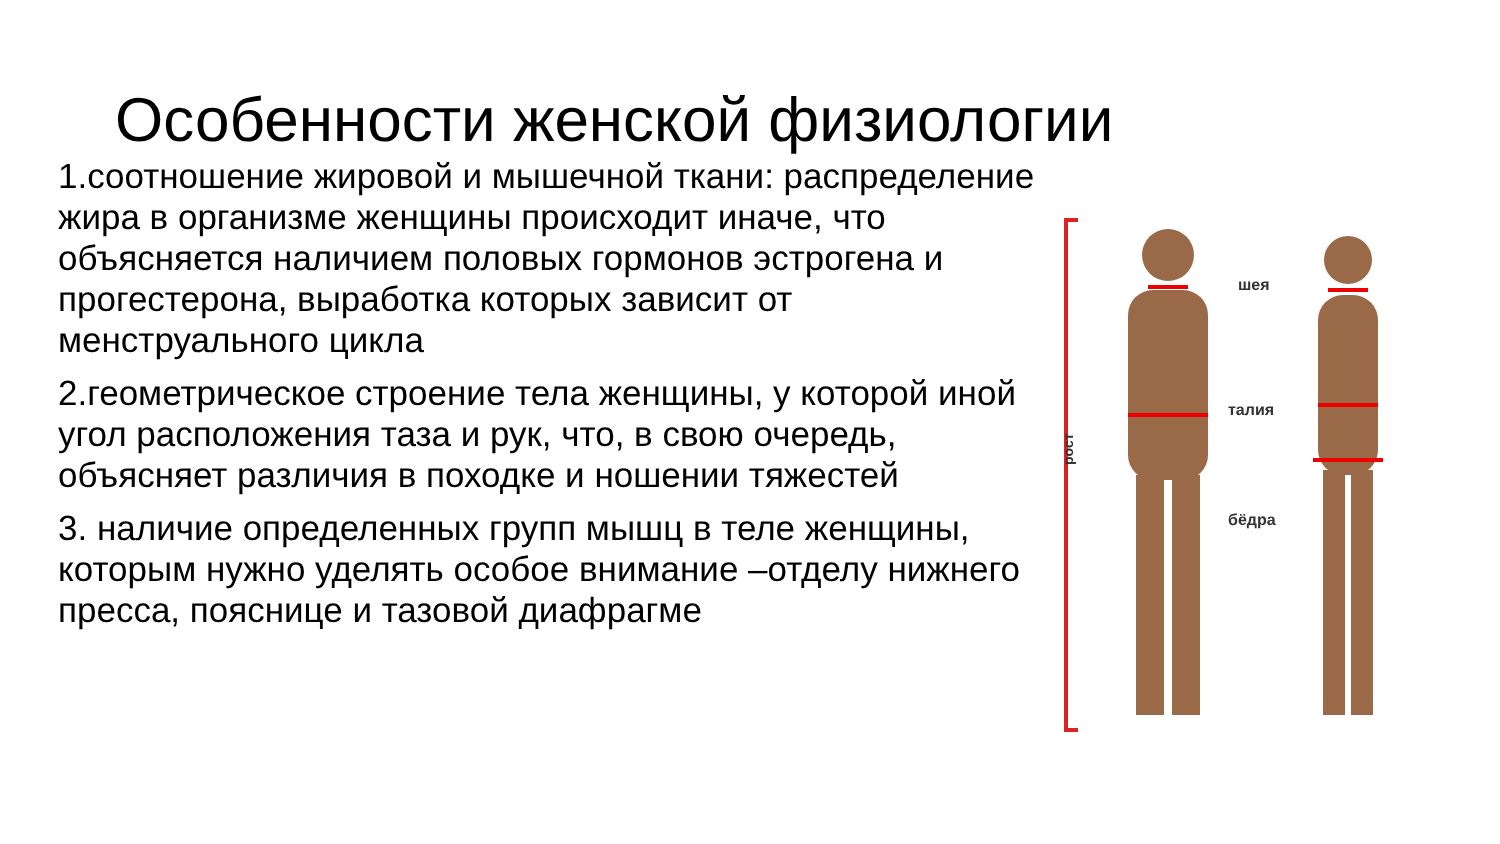Особенности женской физиологии
1.соотношение жировой и мышечной ткани: распределение жира в организме женщины происходит иначе, что объясняется наличием половых гормонов эстрогена и прогестерона, выработка которых зависит от менструального цикла
2.геометрическое строение тела женщины, у которой иной угол расположения таза и рук, что, в свою очередь, объясняет различия в походке и ношении тяжестей
3. наличие определенных групп мышц в теле женщины, которым нужно уделять особое внимание –отделу нижнего пресса, пояснице и тазовой диафрагме
рост
шея
талия
бёдра